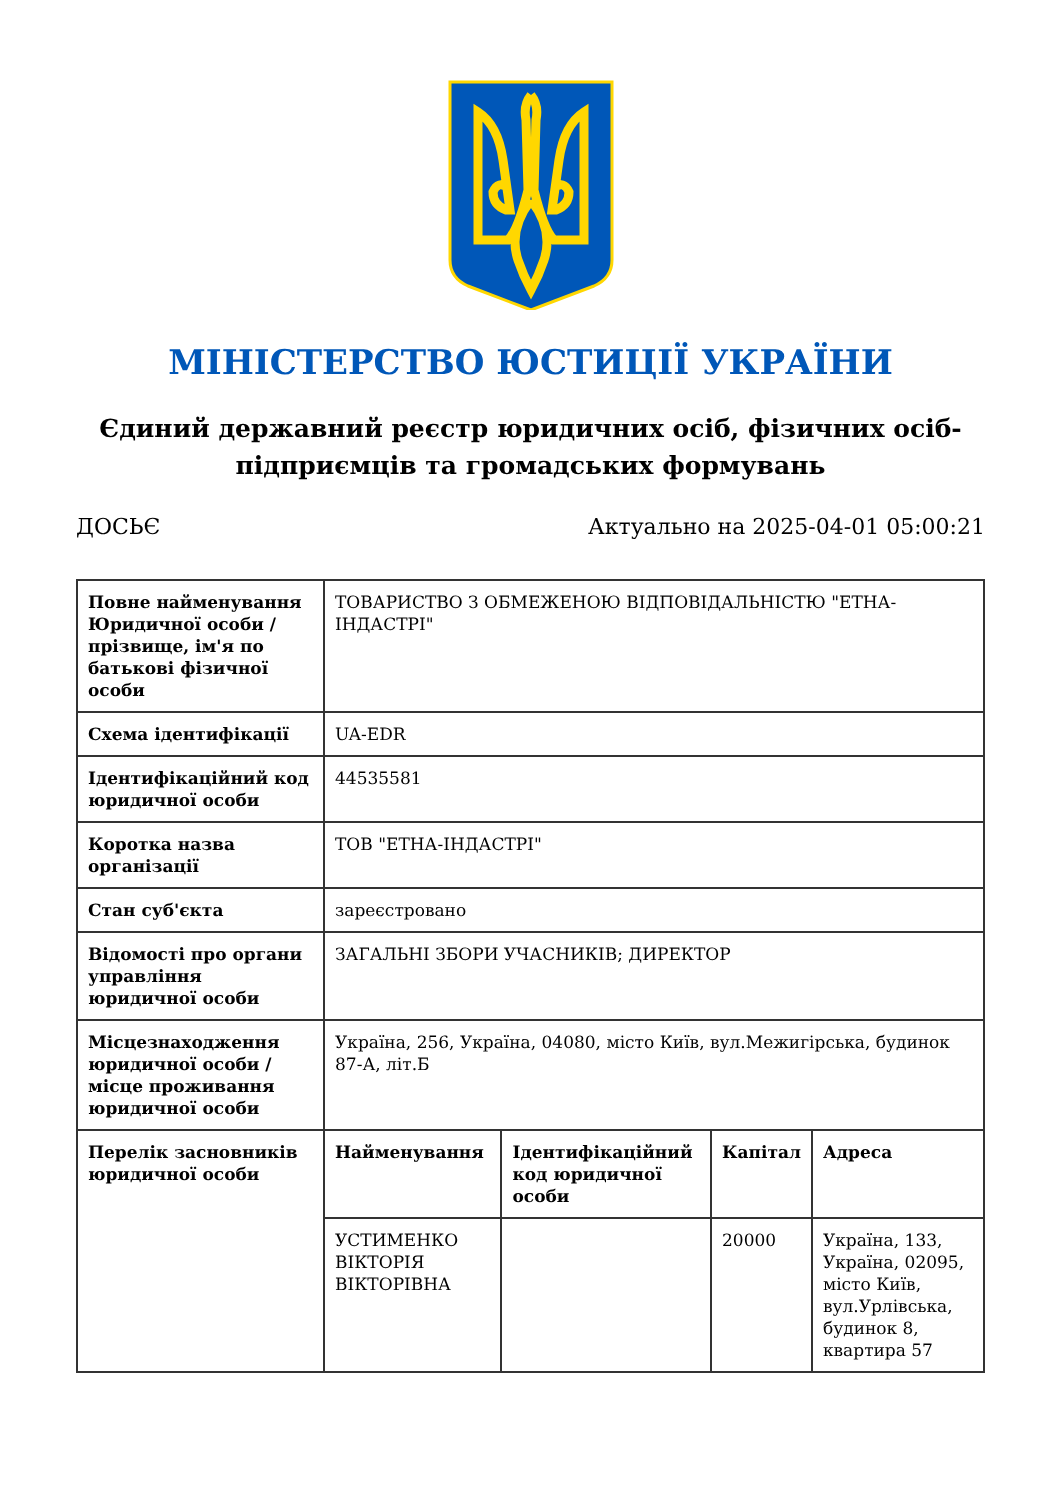МІНІСТЕРСТВО ЮСТИЦІЇ УКРАЇНИ
Єдиний державний реєстр юридичних осіб, фізичних осіб-підприємців та громадських формувань
ДОСЬЄ Актуально на 2025-04-01 05:00:21
| Повне найменування Юридичної особи / прізвище, ім'я по батькові фізичної особи | ТОВАРИСТВО З ОБМЕЖЕНОЮ ВІДПОВІДАЛЬНІСТЮ "ЕТНА-ІНДАСТРІ" | | | |
| Схема ідентифікації | UA-EDR | | | |
| Ідентифікаційний код юридичної особи | 44535581 | | | |
| Коротка назва організації | ТОВ "ЕТНА-ІНДАСТРІ" | | | |
| Стан суб'єкта | зареєстровано | | | |
| Відомості про органи управління юридичної особи | ЗАГАЛЬНІ ЗБОРИ УЧАСНИКІВ; ДИРЕКТОР | | | |
| Місцезнаходження юридичної особи / місце проживання юридичної особи | Україна, 256, Україна, 04080, місто Київ, вул.Межигірська, будинок 87-А, літ.Б | | | |
| Перелік засновників юридичної особи | Найменування | Ідентифікаційний код юридичної особи | Капітал | Адреса |
| | УСТИМЕНКО ВІКТОРІЯ ВІКТОРІВНА | | 20000 | Україна, 133, Україна, 02095, місто Київ, вул.Урлівська, будинок 8, квартира 57 |